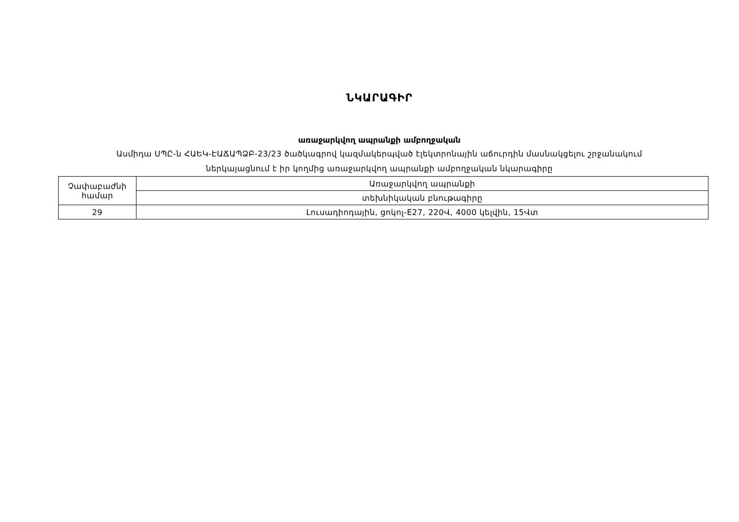ՆԿԱՐԱԳԻՐ
առաջարկվող ապրանքի ամբողջական
Ասմիդա ՍՊԸ-ն ՀԱԵԿ-ԷԱՃԱՊՁԲ-23/23 ծածկագրով կազմակերպված էլեկտրոնային աճուրդին մասնակցելու շրջանակում
ներկայացնում է իր կողմից առաջարկվող ապրանքի ամբողջական նկարագիրը
| Չափաբաժնի համար | Առաջարկվող ապրանքի |
| | տեխնիկական բնութագիրը |
| 29 | Լուսադիոդային, ցոկոլ-E27, 220Վ, 4000 կելվին, 15Վտ |